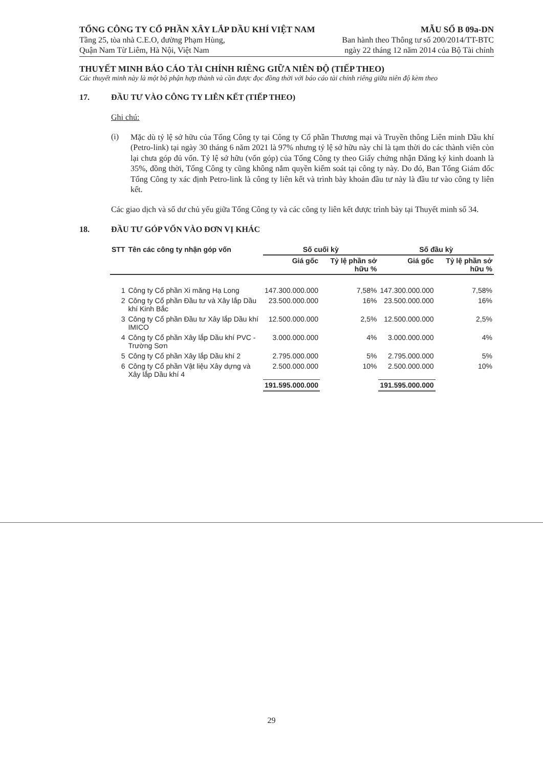TỔNG CÔNG TY CỔ PHẦN XÂY LẮP DẦU KHÍ VIỆT NAM
Tầng 25, tòa nhà C.E.O, đường Phạm Hùng,
Quận Nam Từ Liêm, Hà Nội, Việt Nam
MẪU SỐ B 09a-DN
Ban hành theo Thông tư số 200/2014/TT-BTC
ngày 22 tháng 12 năm 2014 của Bộ Tài chính
THUYẾT MINH BÁO CÁO TÀI CHÍNH RIÊNG GIỮA NIÊN ĐỘ (TIẾP THEO)
Các thuyết minh này là một bộ phận hợp thành và cần được đọc đồng thời với báo cáo tài chính riêng giữa niên độ kèm theo
17. ĐẦU TƯ VÀO CÔNG TY LIÊN KẾT (TIẾP THEO)
Ghi chú:
(i)
Mặc dù tỷ lệ sở hữu của Tổng Công ty tại Công ty Cổ phần Thương mại và Truyền thông Liên minh Dầu khí (Petro-link) tại ngày 30 tháng 6 năm 2021 là 97% nhưng tỷ lệ sở hữu này chỉ là tạm thời do các thành viên còn lại chưa góp đủ vốn. Tỷ lệ sở hữu (vốn góp) của Tổng Công ty theo Giấy chứng nhận Đăng ký kinh doanh là 35%, đồng thời, Tổng Công ty cũng không nắm quyền kiểm soát tại công ty này. Do đó, Ban Tổng Giám đốc Tổng Công ty xác định Petro-link là công ty liên kết và trình bày khoản đầu tư này là đầu tư vào công ty liên kết.
Các giao dịch và số dư chủ yếu giữa Tổng Công ty và các công ty liên kết được trình bày tại Thuyết minh số 34.
18. ĐẦU TƯ GÓP VỐN VÀO ĐƠN VỊ KHÁC
| STT | Tên các công ty nhận góp vốn | Số cuối kỳ | | Số đầu kỳ | |
| --- | --- | --- | --- | --- | --- |
| | | Giá gốc | Tỷ lệ phần sở hữu % | Giá gốc | Tỷ lệ phần sở hữu % |
| 1 | Công ty Cổ phần Xi măng Hạ Long | 147.300.000.000 | 7,58% | 147.300.000.000 | 7,58% |
| 2 | Công ty Cổ phần Đầu tư và Xây lắp Dầu khí Kinh Bắc | 23.500.000.000 | 16% | 23.500.000.000 | 16% |
| 3 | Công ty Cổ phần Đầu tư Xây lắp Dầu khí IMICO | 12.500.000.000 | 2,5% | 12.500.000.000 | 2,5% |
| 4 | Công ty Cổ phần Xây lắp Dầu khí PVC - Trường Sơn | 3.000.000.000 | 4% | 3.000.000.000 | 4% |
| 5 | Công ty Cổ phần Xây lắp Dầu khí 2 | 2.795.000.000 | 5% | 2.795.000.000 | 5% |
| 6 | Công ty Cổ phần Vật liệu Xây dựng và Xây lắp Dầu khí 4 | 2.500.000.000 | 10% | 2.500.000.000 | 10% |
| | | 191.595.000.000 | | 191.595.000.000 | |
29